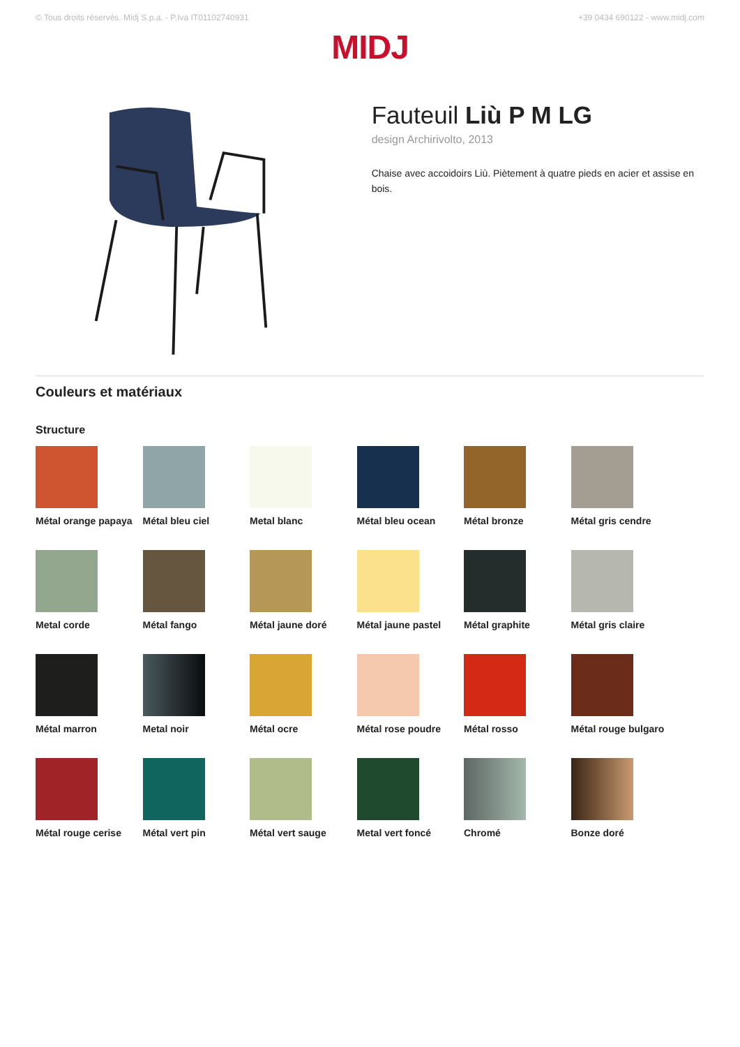© Tous droits réservés. Midj S.p.a. - P.Iva IT01102740931 +39 0434 690122 - www.midj.com
MIDJ
Fauteuil Liù P M LG
design Archirivolto, 2013
Chaise avec accoidoirs Liù. Piètement à quatre pieds en acier et assise en bois.
Couleurs et matériaux
Structure
Métal orange papaya
Métal bleu ciel
Metal blanc
Métal bleu ocean
Métal bronze
Métal gris cendre
Metal corde
Métal fango
Métal jaune doré
Métal jaune pastel
Métal graphite
Métal gris claire
Métal marron
Metal noir
Métal ocre
Métal rose poudre
Métal rosso
Métal rouge bulgaro
Métal rouge cerise
Métal vert pin
Métal vert sauge
Metal vert foncé
Chromé
Bonze doré